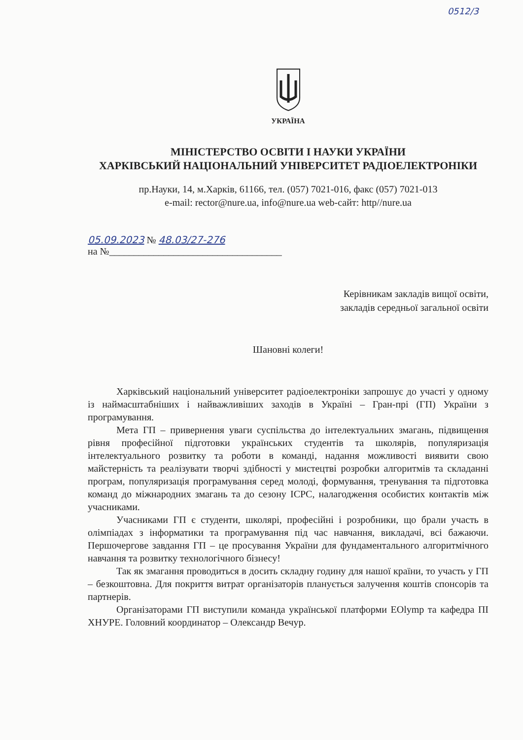0512/3
УКРАЇНА
МІНІСТЕРСТВО ОСВІТИ І НАУКИ УКРАЇНИ
ХАРКІВСЬКИЙ НАЦІОНАЛЬНИЙ УНІВЕРСИТЕТ РАДІОЕЛЕКТРОНІКИ
пр.Науки, 14, м.Харків, 61166, тел. (057) 7021-016, факс (057) 7021-013
e-mail: rector@nure.ua, info@nure.ua web-сайт: http//nure.ua
05.09.2023 № 48.03/27-276
на №___________________________________
Керівникам закладів вищої освіти,
закладів середньої загальної освіти
Шановні колеги!
Харківський національний університет радіоелектроніки запрошує до участі у одному із наймасштабніших і найважливіших заходів в Україні – Гран-прі (ГП) України з програмування.
Мета ГП – привернення уваги суспільства до інтелектуальних змагань, підвищення рівня професійної підготовки українських студентів та школярів, популяризація інтелектуального розвитку та роботи в команді, надання можливості виявити свою майстерність та реалізувати творчі здібності у мистецтві розробки алгоритмів та складанні програм, популяризація програмування серед молоді, формування, тренування та підготовка команд до міжнародних змагань та до сезону ICPC, налагодження особистих контактів між учасниками.
Учасниками ГП є студенти, школярі, професійні і розробники, що брали участь в олімпіадах з інформатики та програмування під час навчання, викладачі, всі бажаючи. Першочергове завдання ГП – це просування України для фундаментального алгоритмічного навчання та розвитку технологічного бізнесу!
Так як змагання проводиться в досить складну годину для нашої країни, то участь у ГП – безкоштовна. Для покриття витрат організаторів планується залучення коштів спонсорів та партнерів.
Організаторами ГП виступили команда української платформи EOlymp та кафедра ПІ ХНУРЕ. Головний координатор – Олександр Вечур.